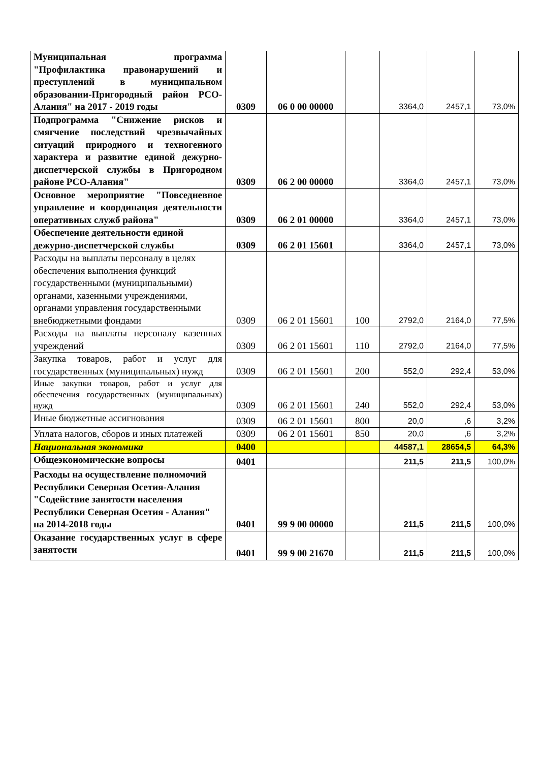| Муниципальная программа "Профилактика правонарушений и преступлений в муниципальном образовании-Пригородный район РСО-Алания" на 2017 - 2019 годы | 0309 | 06 0 00 00000 | | 3364,0 | 2457,1 | 73,0% |
| Подпрограмма "Снижение рисков и смягчение последствий чрезвычайных ситуаций природного и техногенного характера и развитие единой дежурно-диспетчерской службы в Пригородном районе РСО-Алания" | 0309 | 06 2 00 00000 | | 3364,0 | 2457,1 | 73,0% |
| Основное мероприятие "Повседневное управление и координация деятельности оперативных служб района" | 0309 | 06 2 01 00000 | | 3364,0 | 2457,1 | 73,0% |
| Обеспечение деятельности единой дежурно-диспетчерской службы | 0309 | 06 2 01 15601 | | 3364,0 | 2457,1 | 73,0% |
| Расходы на выплаты персоналу в целях обеспечения выполнения функций государственными (муниципальными) органами, казенными учреждениями, органами управления государственными внебюджетными фондами | 0309 | 06 2 01 15601 | 100 | 2792,0 | 2164,0 | 77,5% |
| Расходы на выплаты персоналу казенных учреждений | 0309 | 06 2 01 15601 | 110 | 2792,0 | 2164,0 | 77,5% |
| Закупка товаров, работ и услуг для государственных (муниципальных) нужд | 0309 | 06 2 01 15601 | 200 | 552,0 | 292,4 | 53,0% |
| Иные закупки товаров, работ и услуг для обеспечения государственных (муниципальных) нужд | 0309 | 06 2 01 15601 | 240 | 552,0 | 292,4 | 53,0% |
| Иные бюджетные ассигнования | 0309 | 06 2 01 15601 | 800 | 20,0 | ,6 | 3,2% |
| Уплата налогов, сборов и иных платежей | 0309 | 06 2 01 15601 | 850 | 20,0 | ,6 | 3,2% |
| Национальная экономика | 0400 | | | 44587,1 | 28654,5 | 64,3% |
| Общеэкономические вопросы | 0401 | | | 211,5 | 211,5 | 100,0% |
| Расходы на осуществление полномочий Республики Северная Осетия-Алания "Содействие занятости населения Республики Северная Осетия - Алания" на 2014-2018 годы | 0401 | 99 9 00 00000 | | 211,5 | 211,5 | 100,0% |
| Оказание государственных услуг в сфере занятости | 0401 | 99 9 00 21670 | | 211,5 | 211,5 | 100,0% |